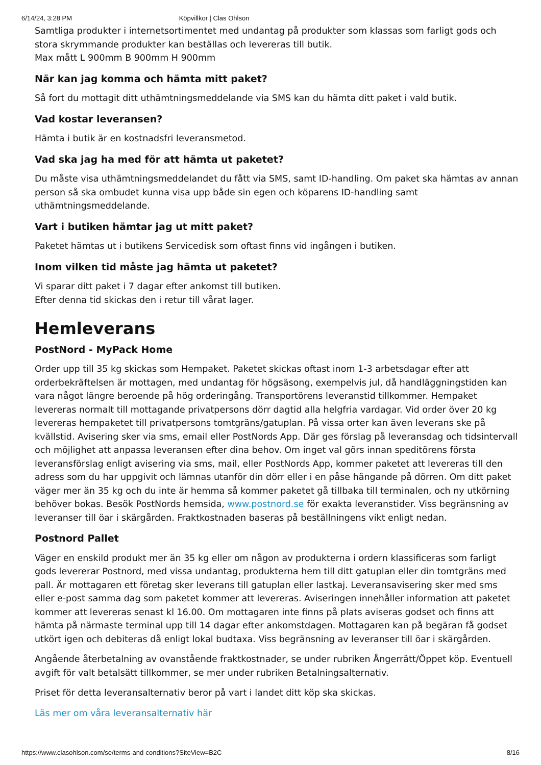6/14/24, 3:28 PM Köpvillkor | Clas Ohlson
Samtliga produkter i internetsortimentet med undantag på produkter som klassas som farligt gods och stora skrymmande produkter kan beställas och levereras till butik.
Max mått L 900mm B 900mm H 900mm
När kan jag komma och hämta mitt paket?
Så fort du mottagit ditt uthämtningsmeddelande via SMS kan du hämta ditt paket i vald butik.
Vad kostar leveransen?
Hämta i butik är en kostnadsfri leveransmetod.
Vad ska jag ha med för att hämta ut paketet?
Du måste visa uthämtningsmeddelandet du fått via SMS, samt ID-handling. Om paket ska hämtas av annan person så ska ombudet kunna visa upp både sin egen och köparens ID-handling samt uthämtningsmeddelande.
Vart i butiken hämtar jag ut mitt paket?
Paketet hämtas ut i butikens Servicedisk som oftast finns vid ingången i butiken.
Inom vilken tid måste jag hämta ut paketet?
Vi sparar ditt paket i 7 dagar efter ankomst till butiken.
Efter denna tid skickas den i retur till vårat lager.
Hemleverans
PostNord - MyPack Home
Order upp till 35 kg skickas som Hempaket. Paketet skickas oftast inom 1-3 arbetsdagar efter att orderbekräftelsen är mottagen, med undantag för högsäsong, exempelvis jul, då handläggningstiden kan vara något längre beroende på hög orderingång. Transportörens leveranstid tillkommer. Hempaket levereras normalt till mottagande privatpersons dörr dagtid alla helgfria vardagar. Vid order över 20 kg levereras hempaketet till privatpersons tomtgräns/gatuplan. På vissa orter kan även leverans ske på kvällstid. Avisering sker via sms, email eller PostNords App. Där ges förslag på leveransdag och tidsintervall och möjlighet att anpassa leveransen efter dina behov. Om inget val görs innan speditörens första leveransförslag enligt avisering via sms, mail, eller PostNords App, kommer paketet att levereras till den adress som du har uppgivit och lämnas utanför din dörr eller i en påse hängande på dörren. Om ditt paket väger mer än 35 kg och du inte är hemma så kommer paketet gå tillbaka till terminalen, och ny utkörning behöver bokas. Besök PostNords hemsida, www.postnord.se för exakta leveranstider. Viss begränsning av leveranser till öar i skärgården. Fraktkostnaden baseras på beställningens vikt enligt nedan.
Postnord Pallet
Väger en enskild produkt mer än 35 kg eller om någon av produkterna i ordern klassificeras som farligt gods levererar Postnord, med vissa undantag, produkterna hem till ditt gatuplan eller din tomtgräns med pall. Är mottagaren ett företag sker leverans till gatuplan eller lastkaj. Leveransavisering sker med sms eller e-post samma dag som paketet kommer att levereras. Aviseringen innehåller information att paketet kommer att levereras senast kl 16.00. Om mottagaren inte finns på plats aviseras godset och finns att hämta på närmaste terminal upp till 14 dagar efter ankomstdagen. Mottagaren kan på begäran få godset utkört igen och debiteras då enligt lokal budtaxa. Viss begränsning av leveranser till öar i skärgården.
Angående återbetalning av ovanstående fraktkostnader, se under rubriken Ångerrätt/Öppet köp. Eventuell avgift för valt betalsätt tillkommer, se mer under rubriken Betalningsalternativ.
Priset för detta leveransalternativ beror på vart i landet ditt köp ska skickas.
Läs mer om våra leveransalternativ här
https://www.clasohlson.com/se/terms-and-conditions?SiteView=B2C 8/16